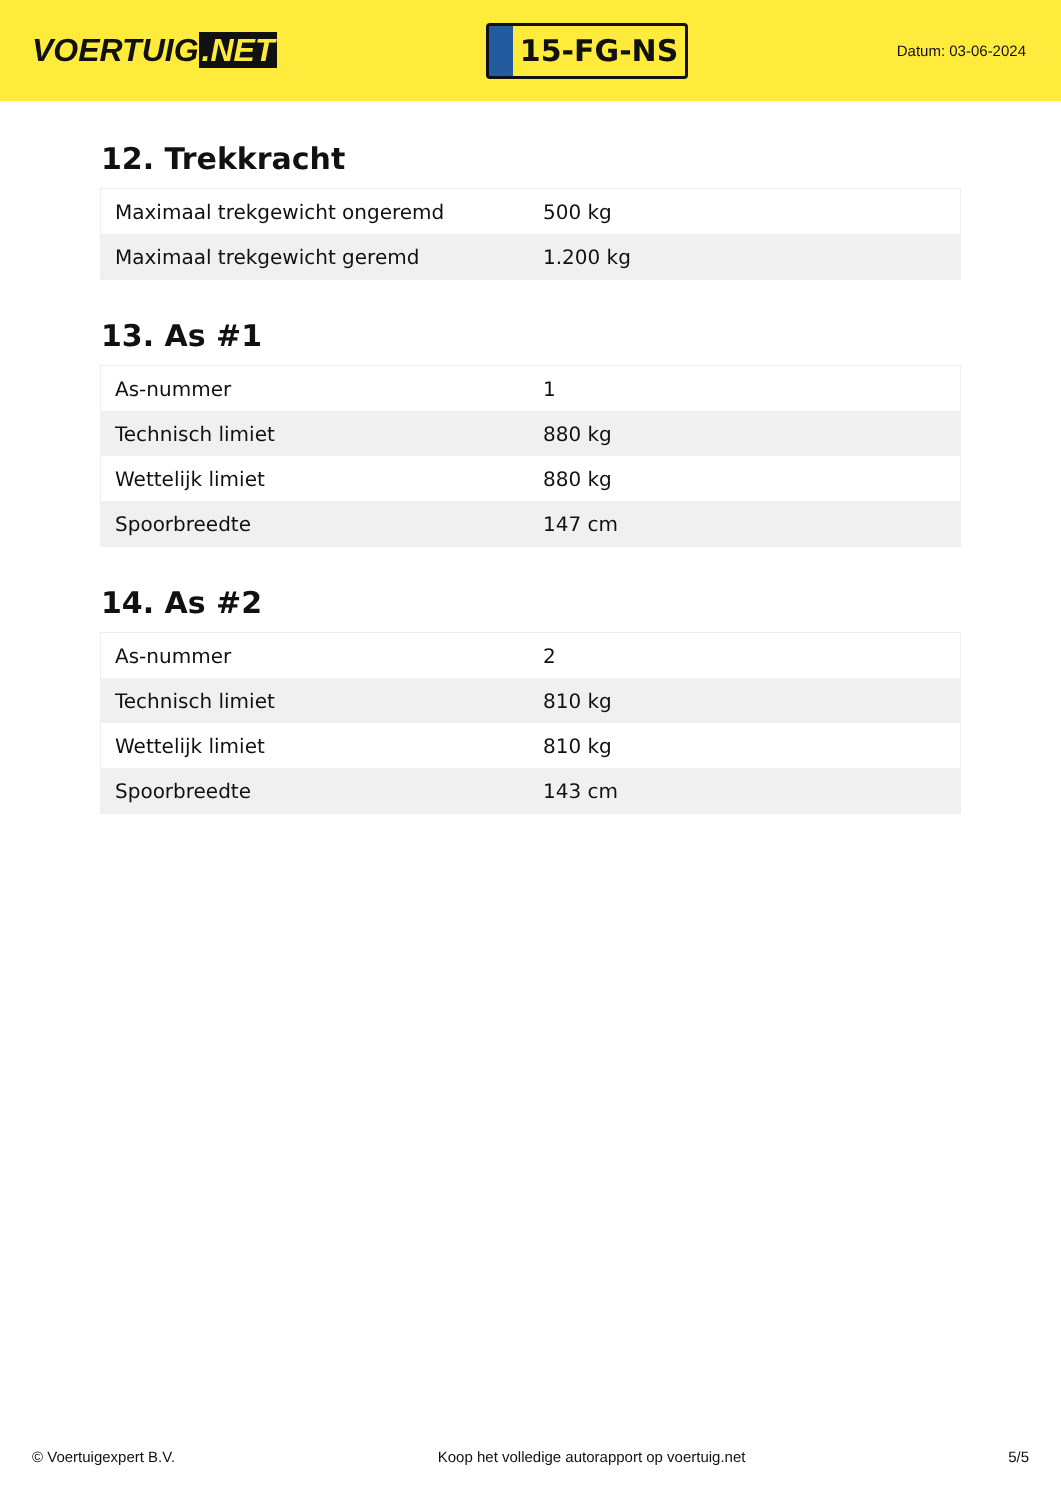VOERTUIG.NET
15-FG-NS
Datum: 03-06-2024
12. Trekkracht
| Maximaal trekgewicht ongeremd | 500 kg |
| Maximaal trekgewicht geremd | 1.200 kg |
13. As #1
| As-nummer | 1 |
| Technisch limiet | 880 kg |
| Wettelijk limiet | 880 kg |
| Spoorbreedte | 147 cm |
14. As #2
| As-nummer | 2 |
| Technisch limiet | 810 kg |
| Wettelijk limiet | 810 kg |
| Spoorbreedte | 143 cm |
© Voertuigexpert B.V. Koop het volledige autorapport op voertuig.net 5/5